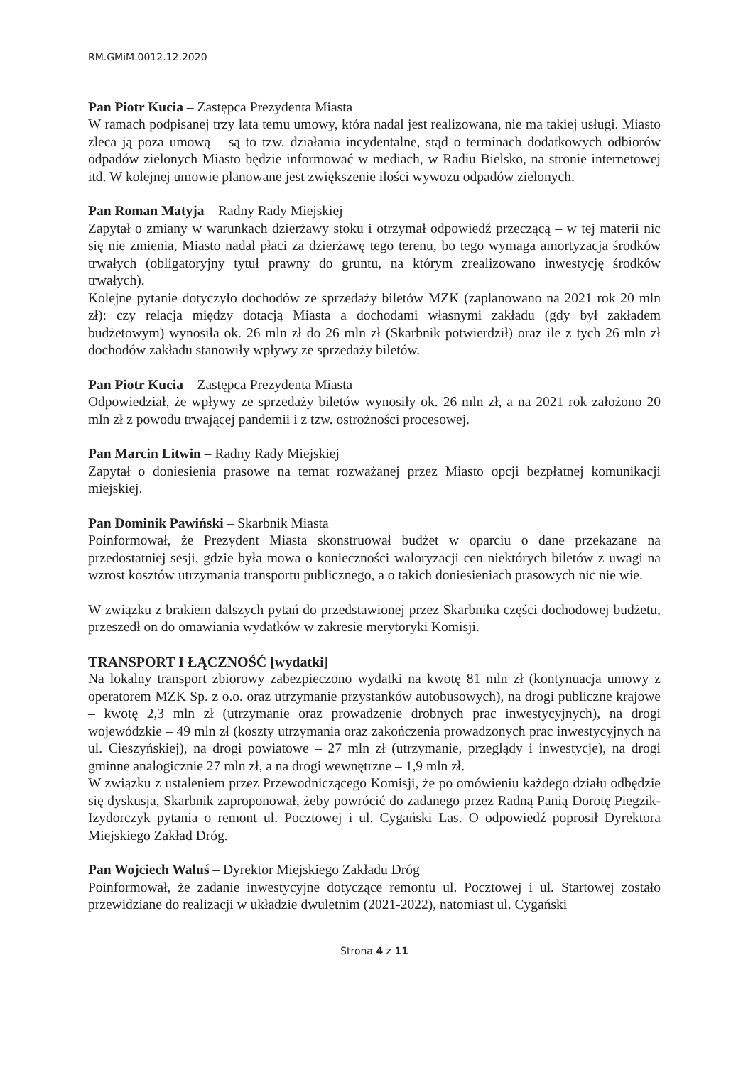RM.GMiM.0012.12.2020
Pan Piotr Kucia – Zastępca Prezydenta Miasta
W ramach podpisanej trzy lata temu umowy, która nadal jest realizowana, nie ma takiej usługi. Miasto zleca ją poza umową – są to tzw. działania incydentalne, stąd o terminach dodatkowych odbiorów odpadów zielonych Miasto będzie informować w mediach, w Radiu Bielsko, na stronie internetowej itd. W kolejnej umowie planowane jest zwiększenie ilości wywozu odpadów zielonych.
Pan Roman Matyja – Radny Rady Miejskiej
Zapytał o zmiany w warunkach dzierżawy stoku i otrzymał odpowiedź przeczącą – w tej materii nic się nie zmienia, Miasto nadal płaci za dzierżawę tego terenu, bo tego wymaga amortyzacja środków trwałych (obligatoryjny tytuł prawny do gruntu, na którym zrealizowano inwestycję środków trwałych).
Kolejne pytanie dotyczyło dochodów ze sprzedaży biletów MZK (zaplanowano na 2021 rok 20 mln zł): czy relacja między dotacją Miasta a dochodami własnymi zakładu (gdy był zakładem budżetowym) wynosiła ok. 26 mln zł do 26 mln zł (Skarbnik potwierdził) oraz ile z tych 26 mln zł dochodów zakładu stanowiły wpływy ze sprzedaży biletów.
Pan Piotr Kucia – Zastępca Prezydenta Miasta
Odpowiedział, że wpływy ze sprzedaży biletów wynosiły ok. 26 mln zł, a na 2021 rok założono 20 mln zł z powodu trwającej pandemii i z tzw. ostrożności procesowej.
Pan Marcin Litwin – Radny Rady Miejskiej
Zapytał o doniesienia prasowe na temat rozważanej przez Miasto opcji bezpłatnej komunikacji miejskiej.
Pan Dominik Pawiński – Skarbnik Miasta
Poinformował, że Prezydent Miasta skonstruował budżet w oparciu o dane przekazane na przedostatniej sesji, gdzie była mowa o konieczności waloryzacji cen niektórych biletów z uwagi na wzrost kosztów utrzymania transportu publicznego, a o takich doniesieniach prasowych nic nie wie.
W związku z brakiem dalszych pytań do przedstawionej przez Skarbnika części dochodowej budżetu, przeszedł on do omawiania wydatków w zakresie merytoryki Komisji.
TRANSPORT I ŁĄCZNOŚĆ [wydatki]
Na lokalny transport zbiorowy zabezpieczono wydatki na kwotę 81 mln zł (kontynuacja umowy z operatorem MZK Sp. z o.o. oraz utrzymanie przystanków autobusowych), na drogi publiczne krajowe – kwotę 2,3 mln zł (utrzymanie oraz prowadzenie drobnych prac inwestycyjnych), na drogi wojewódzkie – 49 mln zł (koszty utrzymania oraz zakończenia prowadzonych prac inwestycyjnych na ul. Cieszyńskiej), na drogi powiatowe – 27 mln zł (utrzymanie, przeglądy i inwestycje), na drogi gminne analogicznie 27 mln zł, a na drogi wewnętrzne – 1,9 mln zł.
W związku z ustaleniem przez Przewodniczącego Komisji, że po omówieniu każdego działu odbędzie się dyskusja, Skarbnik zaproponował, żeby powrócić do zadanego przez Radną Panią Dorotę Piegzik-Izydorczyk pytania o remont ul. Pocztowej i ul. Cygański Las. O odpowiedź poprosił Dyrektora Miejskiego Zakład Dróg.
Pan Wojciech Waluś – Dyrektor Miejskiego Zakładu Dróg
Poinformował, że zadanie inwestycyjne dotyczące remontu ul. Pocztowej i ul. Startowej zostało przewidziane do realizacji w układzie dwuletnim (2021-2022), natomiast ul. Cygański
Strona 4 z 11